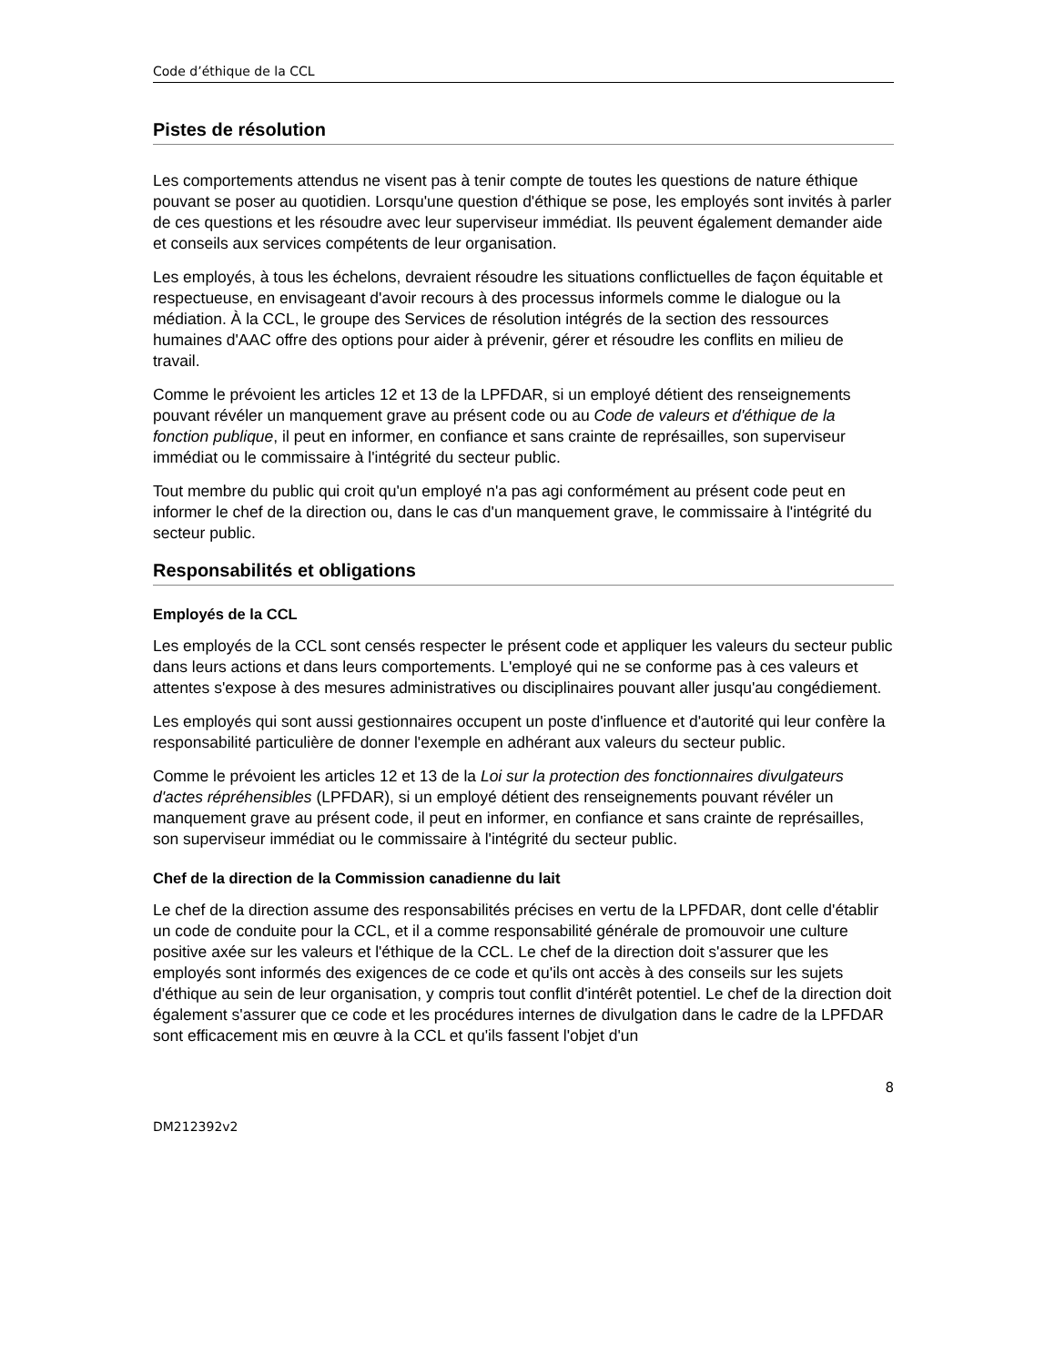Code d’éthique de la CCL
Pistes de résolution
Les comportements attendus ne visent pas à tenir compte de toutes les questions de nature éthique pouvant se poser au quotidien. Lorsqu'une question d'éthique se pose, les employés sont invités à parler de ces questions et les résoudre avec leur superviseur immédiat. Ils peuvent également demander aide et conseils aux services compétents de leur organisation.
Les employés, à tous les échelons, devraient résoudre les situations conflictuelles de façon équitable et respectueuse, en envisageant d'avoir recours à des processus informels comme le dialogue ou la médiation. À la CCL, le groupe des Services de résolution intégrés de la section des ressources humaines d'AAC offre des options pour aider à prévenir, gérer et résoudre les conflits en milieu de travail.
Comme le prévoient les articles 12 et 13 de la LPFDAR, si un employé détient des renseignements pouvant révéler un manquement grave au présent code ou au Code de valeurs et d'éthique de la fonction publique, il peut en informer, en confiance et sans crainte de représailles, son superviseur immédiat ou le commissaire à l'intégrité du secteur public.
Tout membre du public qui croit qu'un employé n'a pas agi conformément au présent code peut en informer le chef de la direction ou, dans le cas d'un manquement grave, le commissaire à l'intégrité du secteur public.
Responsabilités et obligations
Employés de la CCL
Les employés de la CCL sont censés respecter le présent code et appliquer les valeurs du secteur public dans leurs actions et dans leurs comportements. L'employé qui ne se conforme pas à ces valeurs et attentes s'expose à des mesures administratives ou disciplinaires pouvant aller jusqu'au congédiement.
Les employés qui sont aussi gestionnaires occupent un poste d'influence et d'autorité qui leur confère la responsabilité particulière de donner l'exemple en adhérant aux valeurs du secteur public.
Comme le prévoient les articles 12 et 13 de la Loi sur la protection des fonctionnaires divulgateurs d'actes répréhensibles (LPFDAR), si un employé détient des renseignements pouvant révéler un manquement grave au présent code, il peut en informer, en confiance et sans crainte de représailles, son superviseur immédiat ou le commissaire à l'intégrité du secteur public.
Chef de la direction de la Commission canadienne du lait
Le chef de la direction assume des responsabilités précises en vertu de la LPFDAR, dont celle d'établir un code de conduite pour la CCL, et il a comme responsabilité générale de promouvoir une culture positive axée sur les valeurs et l'éthique de la CCL. Le chef de la direction doit s'assurer que les employés sont informés des exigences de ce code et qu'ils ont accès à des conseils sur les sujets d'éthique au sein de leur organisation, y compris tout conflit d'intérêt potentiel. Le chef de la direction doit également s'assurer que ce code et les procédures internes de divulgation dans le cadre de la LPFDAR sont efficacement mis en œuvre à la CCL et qu'ils fassent l'objet d'un
8
DM212392v2